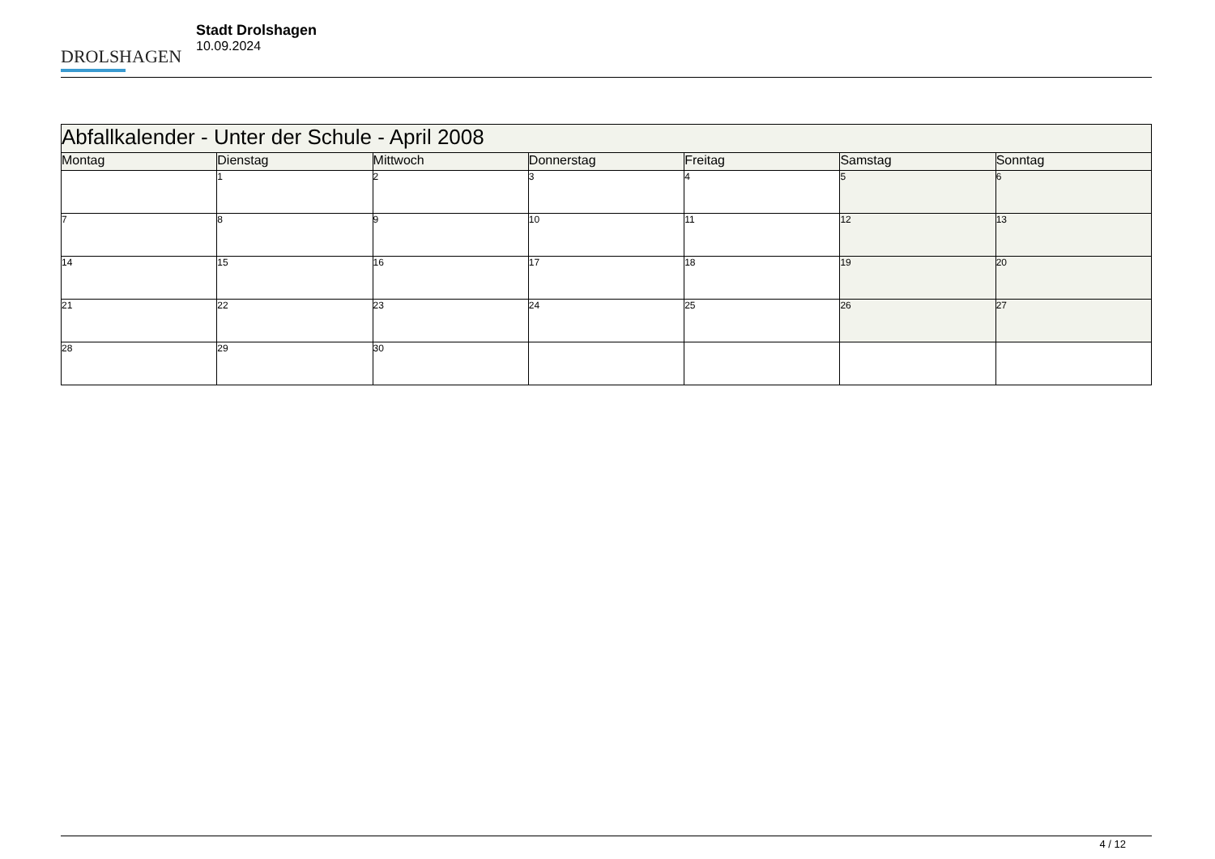DROLSHAGEN
Stadt Drolshagen
10.09.2024
| Abfallkalender - Unter der Schule - April 2008 | | | | | | |
| --- | --- | --- | --- | --- | --- | --- |
| Montag | Dienstag | Mittwoch | Donnerstag | Freitag | Samstag | Sonntag |
| | 1 | 2 | 3 | 4 | 5 | 6 |
| 7 | 8 | 9 | 10 | 11 | 12 | 13 |
| 14 | 15 | 16 | 17 | 18 | 19 | 20 |
| 21 | 22 | 23 | 24 | 25 | 26 | 27 |
| 28 | 29 | 30 | | | | |
4 / 12